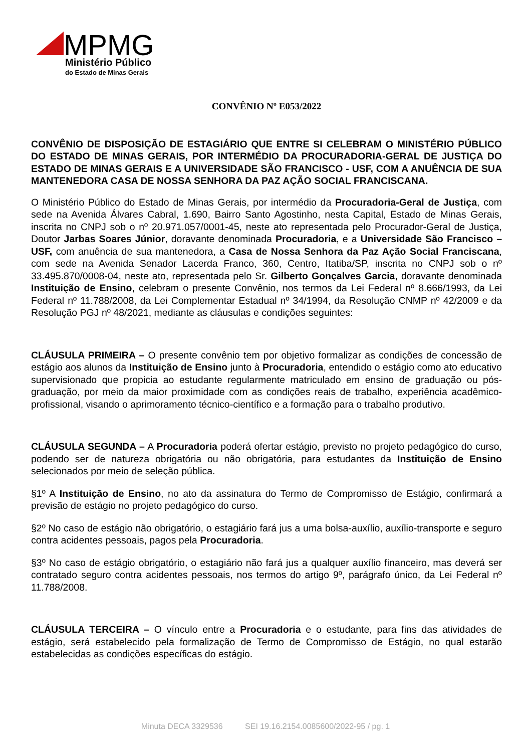MPMG
Ministério Público
do Estado de Minas Gerais
CONVÊNIO Nº E053/2022
CONVÊNIO DE DISPOSIÇÃO DE ESTAGIÁRIO QUE ENTRE SI CELEBRAM O MINISTÉRIO PÚBLICO DO ESTADO DE MINAS GERAIS, POR INTERMÉDIO DA PROCURADORIA-GERAL DE JUSTIÇA DO ESTADO DE MINAS GERAIS E A UNIVERSIDADE SÃO FRANCISCO - USF, COM A ANUÊNCIA DE SUA MANTENEDORA CASA DE NOSSA SENHORA DA PAZ AÇÃO SOCIAL FRANCISCANA.
O Ministério Público do Estado de Minas Gerais, por intermédio da Procuradoria-Geral de Justiça, com sede na Avenida Álvares Cabral, 1.690, Bairro Santo Agostinho, nesta Capital, Estado de Minas Gerais, inscrita no CNPJ sob o nº 20.971.057/0001-45, neste ato representada pelo Procurador-Geral de Justiça, Doutor Jarbas Soares Júnior, doravante denominada Procuradoria, e a Universidade São Francisco – USF, com anuência de sua mantenedora, a Casa de Nossa Senhora da Paz Ação Social Franciscana, com sede na Avenida Senador Lacerda Franco, 360, Centro, Itatiba/SP, inscrita no CNPJ sob o nº 33.495.870/0008-04, neste ato, representada pelo Sr. Gilberto Gonçalves Garcia, doravante denominada Instituição de Ensino, celebram o presente Convênio, nos termos da Lei Federal nº 8.666/1993, da Lei Federal nº 11.788/2008, da Lei Complementar Estadual nº 34/1994, da Resolução CNMP nº 42/2009 e da Resolução PGJ nº 48/2021, mediante as cláusulas e condições seguintes:
CLÁUSULA PRIMEIRA – O presente convênio tem por objetivo formalizar as condições de concessão de estágio aos alunos da Instituição de Ensino junto à Procuradoria, entendido o estágio como ato educativo supervisionado que propicia ao estudante regularmente matriculado em ensino de graduação ou pós-graduação, por meio da maior proximidade com as condições reais de trabalho, experiência acadêmico-profissional, visando o aprimoramento técnico-científico e a formação para o trabalho produtivo.
CLÁUSULA SEGUNDA – A Procuradoria poderá ofertar estágio, previsto no projeto pedagógico do curso, podendo ser de natureza obrigatória ou não obrigatória, para estudantes da Instituição de Ensino selecionados por meio de seleção pública.
§1º A Instituição de Ensino, no ato da assinatura do Termo de Compromisso de Estágio, confirmará a previsão de estágio no projeto pedagógico do curso.
§2º No caso de estágio não obrigatório, o estagiário fará jus a uma bolsa-auxílio, auxílio-transporte e seguro contra acidentes pessoais, pagos pela Procuradoria.
§3º No caso de estágio obrigatório, o estagiário não fará jus a qualquer auxílio financeiro, mas deverá ser contratado seguro contra acidentes pessoais, nos termos do artigo 9º, parágrafo único, da Lei Federal nº 11.788/2008.
CLÁUSULA TERCEIRA – O vínculo entre a Procuradoria e o estudante, para fins das atividades de estágio, será estabelecido pela formalização de Termo de Compromisso de Estágio, no qual estarão estabelecidas as condições específicas do estágio.
Minuta DECA 3329536 SEI 19.16.2154.0085600/2022-95 / pg. 1